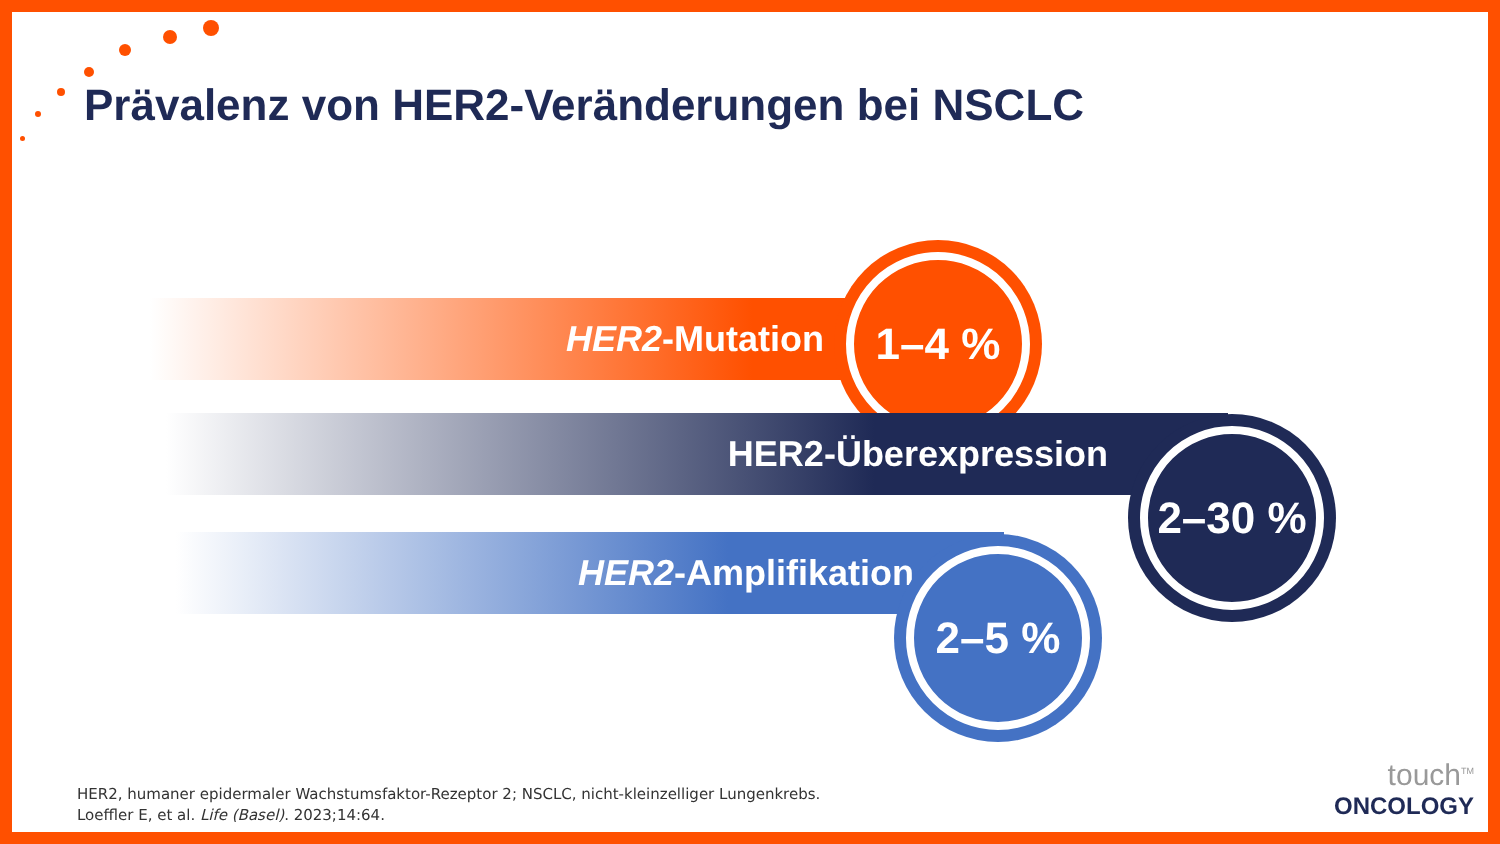Prävalenz von HER2-Veränderungen bei NSCLC
HER2-Mutation
1–4 %
HER2-Überexpression 2–30 %
HER2-Amplifikation 2–5 %
HER2, humaner epidermaler Wachstumsfaktor-Rezeptor 2; NSCLC, nicht-kleinzelliger Lungenkrebs.
Loeffler E, et al. Life (Basel). 2023;14:64.
touch<sup>TM</sup>
ONCOLOGY